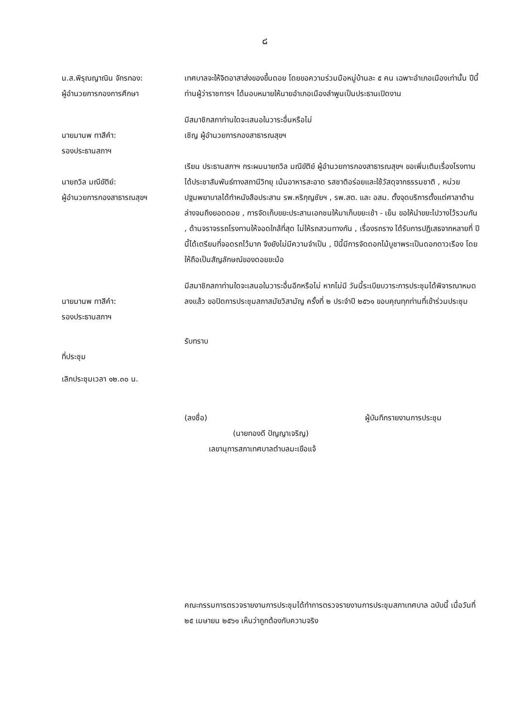๘
น.ส.พิรุณญาณิน จักรทอง:
ผู้อำนวยการกองการศึกษา
เทศบาลจะให้จิตอาสาส่งของขึ้นดอย โดยขอความร่วมมือหมู่บ้านละ ๕ คน เฉพาะอำเภอเมืองเท่านั้น ปีนี้ท่านผู้ว่าราชการฯ ได้มอบหมายให้นายอำเภอเมืองลำพูนเป็นประธานเปิดงาน
นายมานพ ทาสีคำ:
รองประธานสภาฯ
มีสมาชิกสภาท่านใดจะเสนอในวาระอื่นหรือไม่
เชิญ ผู้อำนวยการกองสาธารณสุขฯ
นายถวิล มณีขัติย์:
ผู้อำนวยการกองสาธารณสุขฯ
เรียน ประธานสภาฯ กระผมนายถวิล มณีขัติย์ ผู้อำนวยการกองสาธารณสุขฯ ขอเพิ่มเติมเรื่องโรงทานได้ประชาสัมพันธ์ทางสถานีวิทยุ เน้นอาหารสะอาด รสชาติอร่อยและใช้วัสดุจากธรรมชาติ , หน่วยปฐมพยาบาลได้ทำหนังสือประสาน รพ.หริภุญชัยฯ , รพ.สต. และ อสม. ตั้งจุดบริการตั้งแต่ศาลาด้านล่างจนถึงยอดดอย , การจัดเก็บขยะประสานเอกชนให้มาเก็บขยะเช้า - เย็น ขอให้นำขยะไปวางไว้รวมกัน , ด้านจราจรรถโรงทานให้จอดใกล้ที่สุด ไม่ให้รถสวนทางกัน , เรื่องรถราง ได้รับการปฏิเสธจากหลายที่ ปีนี้ได้เตรียมที่จอดรถไว้มาก จึงยังไม่มีความจำเป็น , ปีนี้มีการจัดดอกไม้บูชาพระเป็นดอกดาวเรือง โดยให้ถือเป็นสัญลักษณ์ของดอยขะม้อ
นายมานพ ทาสีคำ:
รองประธานสภาฯ
มีสมาชิกสภาท่านใดจะเสนอในวาระอื่นอีกหรือไม่ หากไม่มี วันนี้ระเบียบวาระการประชุมได้พิจารณาหมดลงแล้ว ขอปิดการประชุมสภาสมัยวิสามัญ ครั้งที่ ๒ ประจำปี ๒๕๖๑ ขอบคุณทุกท่านที่เข้าร่วมประชุม
ที่ประชุม รับทราบ
เลิกประชุมเวลา ๑๒.๓๐ น.
(ลงชื่อ) ผู้บันทึกรายงานการประชุม
(นายทองดี ปัญญาเจริญ)
เลขานุการสภาเทศบาลตำบลมะเขือแจ้
คณะกรรมการตรวจรายงานการประชุมได้ทำการตรวจรายงานการประชุมสภาเทศบาล ฉบับนี้ เมื่อวันที่ ๒๕ เมษายน ๒๕๖๑ เห็นว่าถูกต้องกับความจริง